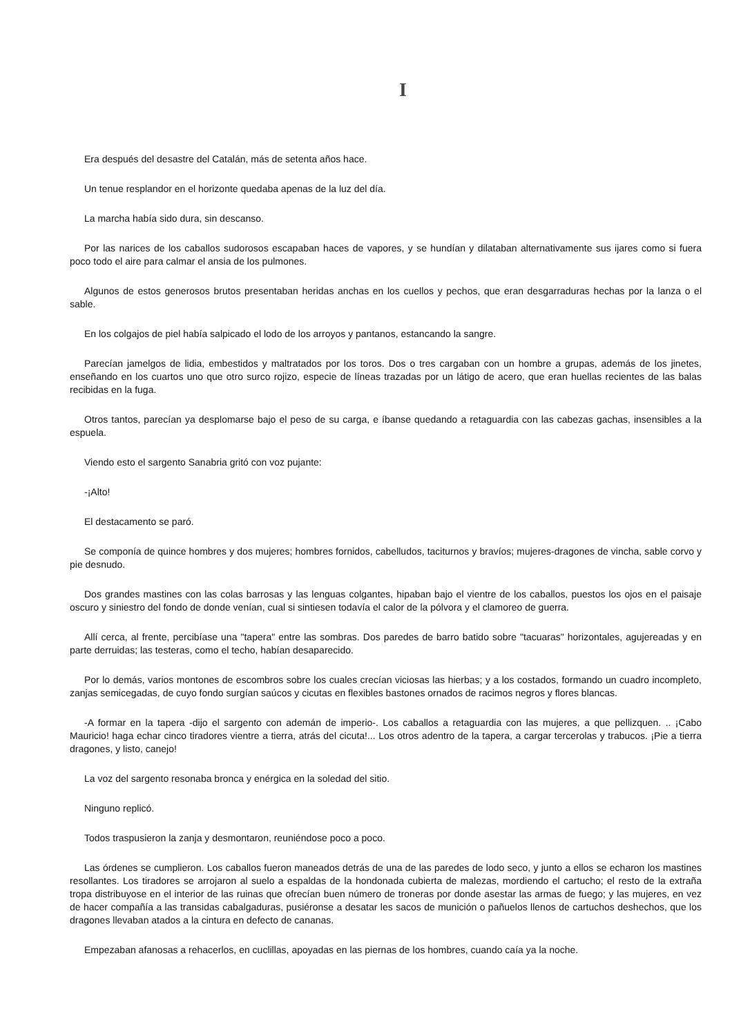I
Era después del desastre del Catalán, más de setenta años hace.
Un tenue resplandor en el horizonte quedaba apenas de la luz del día.
La marcha había sido dura, sin descanso.
Por las narices de los caballos sudorosos escapaban haces de vapores, y se hundían y dilataban alternativamente sus ijares como si fuera poco todo el aire para calmar el ansia de los pulmones.
Algunos de estos generosos brutos presentaban heridas anchas en los cuellos y pechos, que eran desgarraduras hechas por la lanza o el sable.
En los colgajos de piel había salpicado el lodo de los arroyos y pantanos, estancando la sangre.
Parecían jamelgos de lidia, embestidos y maltratados por los toros. Dos o tres cargaban con un hombre a grupas, además de los jinetes, enseñando en los cuartos uno que otro surco rojizo, especie de líneas trazadas por un látigo de acero, que eran huellas recientes de las balas recibidas en la fuga.
Otros tantos, parecían ya desplomarse bajo el peso de su carga, e íbanse quedando a retaguardia con las cabezas gachas, insensibles a la espuela.
Viendo esto el sargento Sanabria gritó con voz pujante:
-¡Alto!
El destacamento se paró.
Se componía de quince hombres y dos mujeres; hombres fornidos, cabelludos, taciturnos y bravíos; mujeres-dragones de vincha, sable corvo y pie desnudo.
Dos grandes mastines con las colas barrosas y las lenguas colgantes, hipaban bajo el vientre de los caballos, puestos los ojos en el paisaje oscuro y siniestro del fondo de donde venían, cual si sintiesen todavía el calor de la pólvora y el clamoreo de guerra.
Allí cerca, al frente, percibíase una "tapera" entre las sombras. Dos paredes de barro batido sobre "tacuaras" horizontales, agujereadas y en parte derruidas; las testeras, como el techo, habían desaparecido.
Por lo demás, varios montones de escombros sobre los cuales crecían viciosas las hierbas; y a los costados, formando un cuadro incompleto, zanjas semicegadas, de cuyo fondo surgían saúcos y cicutas en flexibles bastones ornados de racimos negros y flores blancas.
-A formar en la tapera -dijo el sargento con ademán de imperio-. Los caballos a retaguardia con las mujeres, a que pellizquen. .. ¡Cabo Mauricio! haga echar cinco tiradores vientre a tierra, atrás del cicuta!... Los otros adentro de la tapera, a cargar tercerolas y trabucos. ¡Pie a tierra dragones, y listo, canejo!
La voz del sargento resonaba bronca y enérgica en la soledad del sitio.
Ninguno replicó.
Todos traspusieron la zanja y desmontaron, reuniéndose poco a poco.
Las órdenes se cumplieron. Los caballos fueron maneados detrás de una de las paredes de lodo seco, y junto a ellos se echaron los mastines resollantes. Los tiradores se arrojaron al suelo a espaldas de la hondonada cubierta de malezas, mordiendo el cartucho; el resto de la extraña tropa distribuyose en el interior de las ruinas que ofrecían buen número de troneras por donde asestar las armas de fuego; y las mujeres, en vez de hacer compañía a las transidas cabalgaduras, pusiéronse a desatar les sacos de munición o pañuelos llenos de cartuchos deshechos, que los dragones llevaban atados a la cintura en defecto de cananas.
Empezaban afanosas a rehacerlos, en cuclillas, apoyadas en las piernas de los hombres, cuando caía ya la noche.